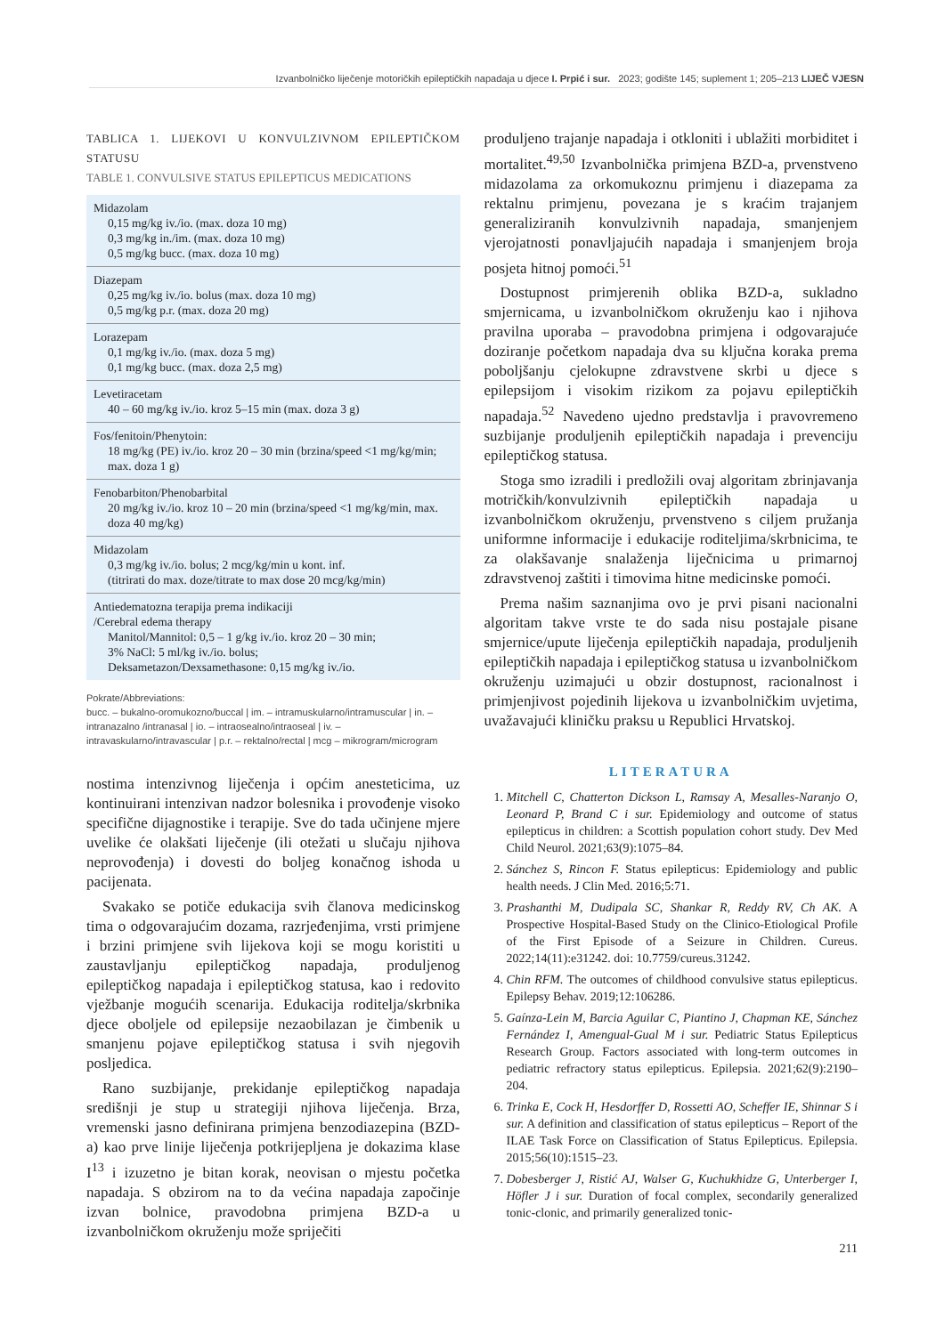Izvanbolničko liječenje motoričkih epileptičkih napadaja u djece I. Prpić i sur. 2023; godište 145; suplement 1; 205–213 LIJEČ VJESN
TABLICA 1. LIJEKOVI U KONVULZIVNOM EPILEPTIČKOM STATUSU
TABLE 1. CONVULSIVE STATUS EPILEPTICUS MEDICATIONS
| Midazolam 0,15 mg/kg iv./io. (max. doza 10 mg) 0,3 mg/kg in./im. (max. doza 10 mg) 0,5 mg/kg bucc. (max. doza 10 mg) |
| Diazepam 0,25 mg/kg iv./io. bolus (max. doza 10 mg) 0,5 mg/kg p.r. (max. doza 20 mg) |
| Lorazepam 0,1 mg/kg iv./io. (max. doza 5 mg) 0,1 mg/kg bucc. (max. doza 2,5 mg) |
| Levetiracetam 40 – 60 mg/kg iv./io. kroz 5–15 min (max. doza 3 g) |
| Fos/fenitoin/Phenytoin: 18 mg/kg (PE) iv./io. kroz 20 – 30 min (brzina/speed <1 mg/kg/min; max. doza 1 g) |
| Fenobarbiton/Phenobarbital 20 mg/kg iv./io. kroz 10 – 20 min (brzina/speed <1 mg/kg/min, max. doza 40 mg/kg) |
| Midazolam 0,3 mg/kg iv./io. bolus; 2 mcg/kg/min u kont. inf. (titrirati do max. doze/titrate to max dose 20 mcg/kg/min) |
| Antiedematozna terapija prema indikaciji /Cerebral edema therapy Manitol/Mannitol: 0,5 – 1 g/kg iv./io. kroz 20 – 30 min; 3% NaCl: 5 ml/kg iv./io. bolus; Deksametazon/Dexsamethasone: 0,15 mg/kg iv./io. |
Pokrate/Abbreviations:
bucc. – bukalno-oromukozno/buccal | im. – intramuskularno/intramuscular | in. – intranazalno /intranasal | io. – intraosealno/intraoseal | iv. – intravaskularno/intravascular | p.r. – rektalno/rectal | mcg – mikrogram/microgram
nostima intenzivnog liječenja i općim anesteticima, uz kontinuirani intenzivan nadzor bolesnika i provođenje visoko specifične dijagnostike i terapije. Sve do tada učinjene mjere uvelike će olakšati liječenje (ili otežati u slučaju njihova neprovođenja) i dovesti do boljeg konačnog ishoda u pacijenata.
Svakako se potiče edukacija svih članova medicinskog tima o odgovarajućim dozama, razrjeđenjima, vrsti primjene i brzini primjene svih lijekova koji se mogu koristiti u zaustavljanju epileptičkog napadaja, produljenog epileptičkog napadaja i epileptičkog statusa, kao i redovito vježbanje mogućih scenarija. Edukacija roditelja/skrbnika djece oboljele od epilepsije nezaobilazan je čimbenik u smanjenu pojave epileptičkog statusa i svih njegovih posljedica.
Rano suzbijanje, prekidanje epileptičkog napadaja središnji je stup u strategiji njihova liječenja. Brza, vremenski jasno definirana primjena benzodiazepina (BZD-a) kao prve linije liječenja potkrijepljena je dokazima klase I<sup>13</sup> i izuzetno je bitan korak, neovisan o mjestu početka napadaja. S obzirom na to da većina napadaja započinje izvan bolnice, pravodobna primjena BZD-a u izvanbolničkom okruženju može spriječiti
produljeno trajanje napadaja i otkloniti i ublažiti morbiditet i mortalitet.<sup>49,50</sup> Izvanbolnička primjena BZD-a, prvenstveno midazolama za orkomukoznu primjenu i diazepama za rektalnu primjenu, povezana je s kraćim trajanjem generaliziranih konvulzivnih napadaja, smanjenjem vjerojatnosti ponavljajućih napadaja i smanjenjem broja posjeta hitnoj pomoći.<sup>51</sup>
Dostupnost primjerenih oblika BZD-a, sukladno smjernicama, u izvanbolničkom okruženju kao i njihova pravilna uporaba – pravodobna primjena i odgovarajuće doziranje početkom napadaja dva su ključna koraka prema poboljšanju cjelokupne zdravstvene skrbi u djece s epilepsijom i visokim rizikom za pojavu epileptičkih napadaja.<sup>52</sup> Navedeno ujedno predstavlja i pravovremeno suzbijanje produljenih epileptičkih napadaja i prevenciju epileptičkog statusa.
Stoga smo izradili i predložili ovaj algoritam zbrinjavanja motričkih/konvulzivnih epileptičkih napadaja u izvanbolničkom okruženju, prvenstveno s ciljem pružanja uniformne informacije i edukacije roditeljima/skrbnicima, te za olakšavanje snalaženja liječnicima u primarnoj zdravstvenoj zaštiti i timovima hitne medicinske pomoći.
Prema našim saznanjima ovo je prvi pisani nacionalni algoritam takve vrste te do sada nisu postajale pisane smjernice/upute liječenja epileptičkih napadaja, produljenih epileptičkih napadaja i epileptičkog statusa u izvanbolničkom okruženju uzimajući u obzir dostupnost, racionalnost i primjenjivost pojedinih lijekova u izvanbolničkim uvjetima, uvažavajući kliničku praksu u Republici Hrvatskoj.
LITERATURA
1. Mitchell C, Chatterton Dickson L, Ramsay A, Mesalles-Naranjo O, Leonard P, Brand C i sur. Epidemiology and outcome of status epilepticus in children: a Scottish population cohort study. Dev Med Child Neurol. 2021;63(9):1075–84.
2. Sánchez S, Rincon F. Status epilepticus: Epidemiology and public health needs. J Clin Med. 2016;5:71.
3. Prashanthi M, Dudipala SC, Shankar R, Reddy RV, Ch AK. A Prospective Hospital-Based Study on the Clinico-Etiological Profile of the First Episode of a Seizure in Children. Cureus. 2022;14(11):e31242. doi: 10.7759/cureus.31242.
4. Chin RFM. The outcomes of childhood convulsive status epilepticus. Epilepsy Behav. 2019;12:106286.
5. Gaínza-Lein M, Barcia Aguilar C, Piantino J, Chapman KE, Sánchez Fernández I, Amengual-Gual M i sur. Pediatric Status Epilepticus Research Group. Factors associated with long-term outcomes in pediatric refractory status epilepticus. Epilepsia. 2021;62(9):2190–204.
6. Trinka E, Cock H, Hesdorffer D, Rossetti AO, Scheffer IE, Shinnar S i sur. A definition and classification of status epilepticus – Report of the ILAE Task Force on Classification of Status Epilepticus. Epilepsia. 2015;56(10):1515–23.
7. Dobesberger J, Ristić AJ, Walser G, Kuchukhidze G, Unterberger I, Höfler J i sur. Duration of focal complex, secondarily generalized tonic-clonic, and primarily generalized tonic-
211